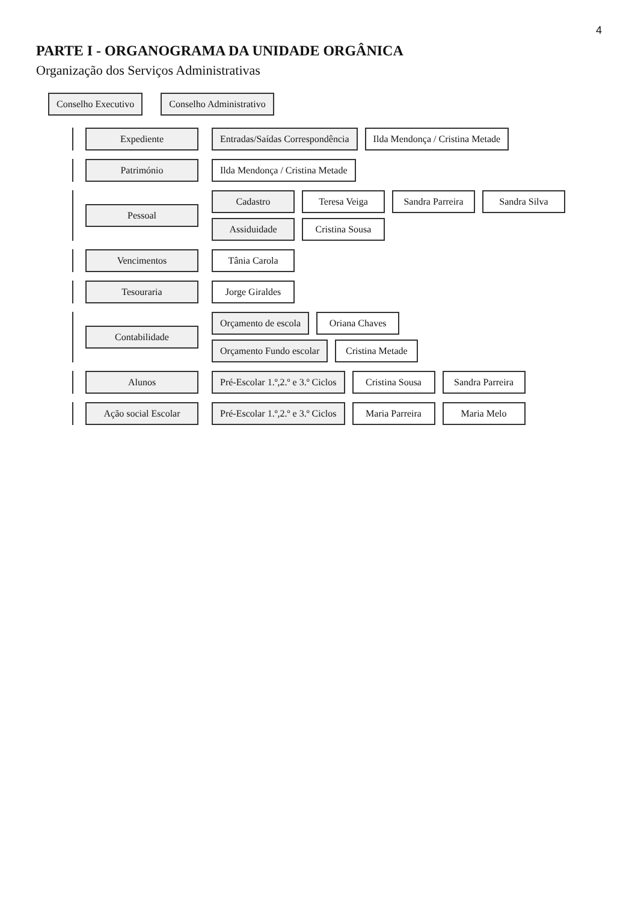4
PARTE I - ORGANOGRAMA DA UNIDADE ORGÂNICA
Organização dos Serviços Administrativas
Conselho Executivo Conselho Administrativo
Expediente
Entradas/Saídas Correspondência
Ilda Mendonça / Cristina Metade
Património
Ilda Mendonça / Cristina Metade
Pessoal
Cadastro Teresa Veiga Sandra Parreira Sandra Silva
Assiduidade Cristina Sousa
Vencimentos Tânia Carola
Tesouraria Jorge Giraldes
Contabilidade
Orçamento de escola Oriana Chaves
Orçamento Fundo escolar Cristina Metade
Alunos
Pré-Escolar 1.º,2.º e 3.º Ciclos
Cristina Sousa Sandra Parreira
Ação social Escolar
Pré-Escolar 1.º,2.º e 3.º Ciclos
Maria Parreira Maria Melo